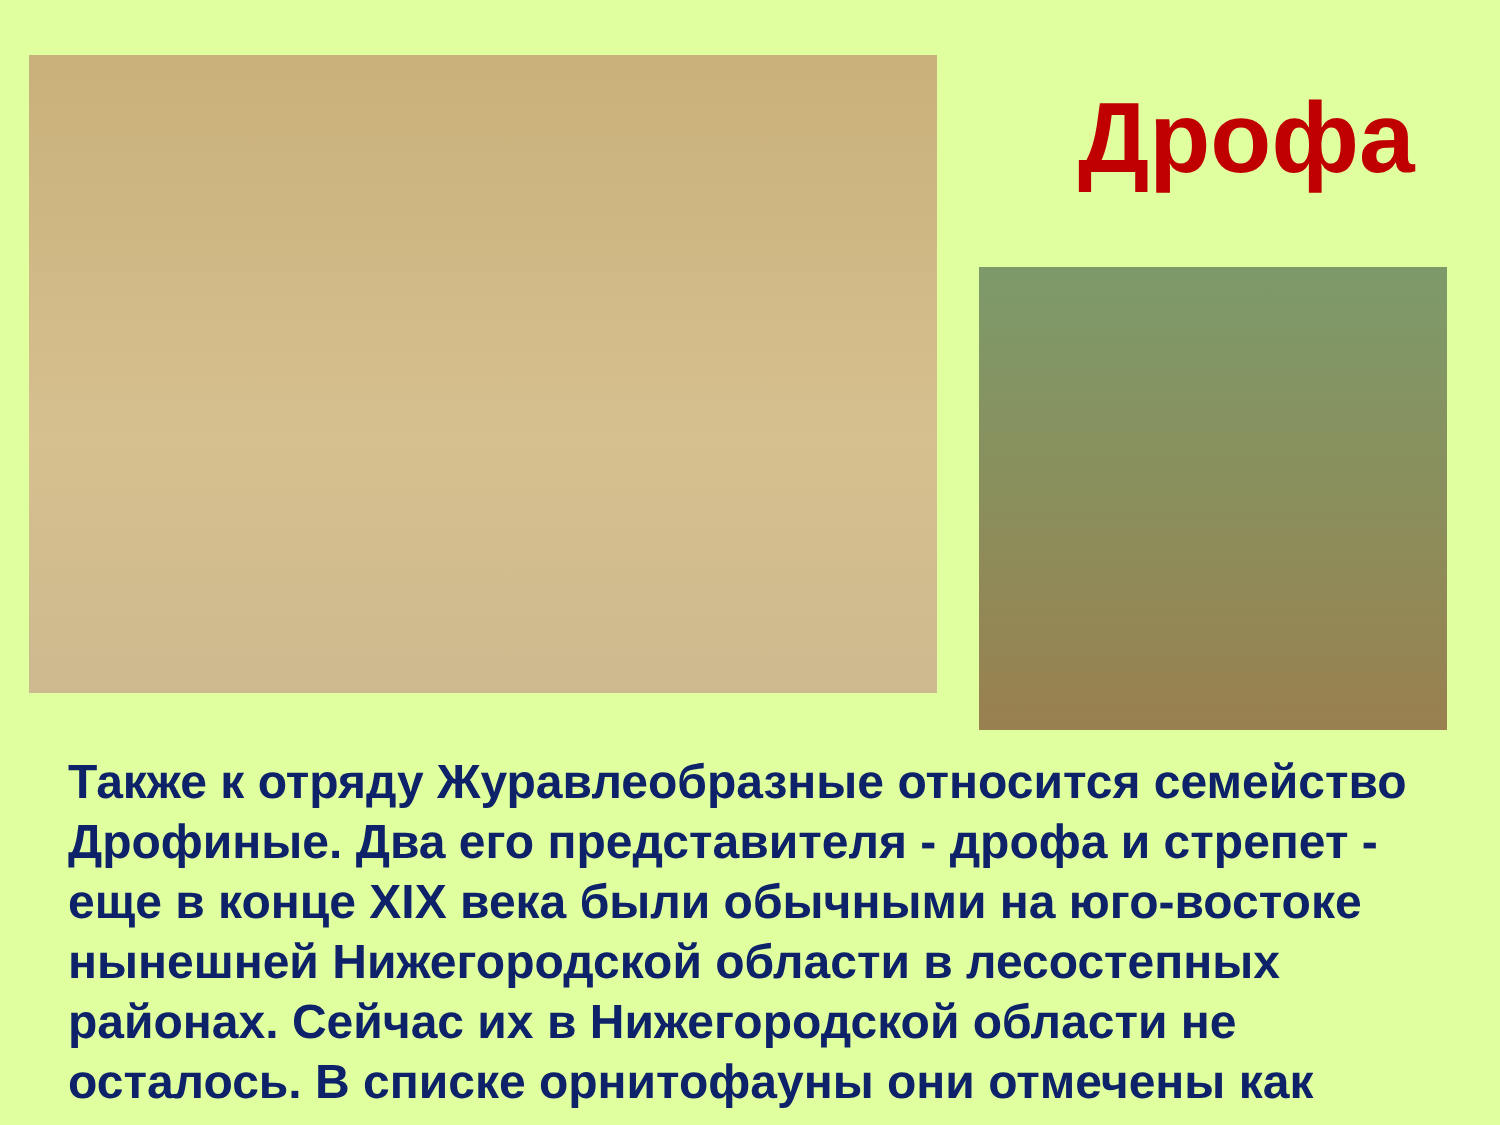Дрофа
Также к отряду Журавлеобразные относится семейство Дрофиные. Два его представителя - дрофа и стрепет - еще в конце XIX века были обычными на юго-востоке нынешней Нижегородской области в лесостепных районах. Сейчас их в Нижегородской области не осталось. В списке орнитофауны они отмечены как